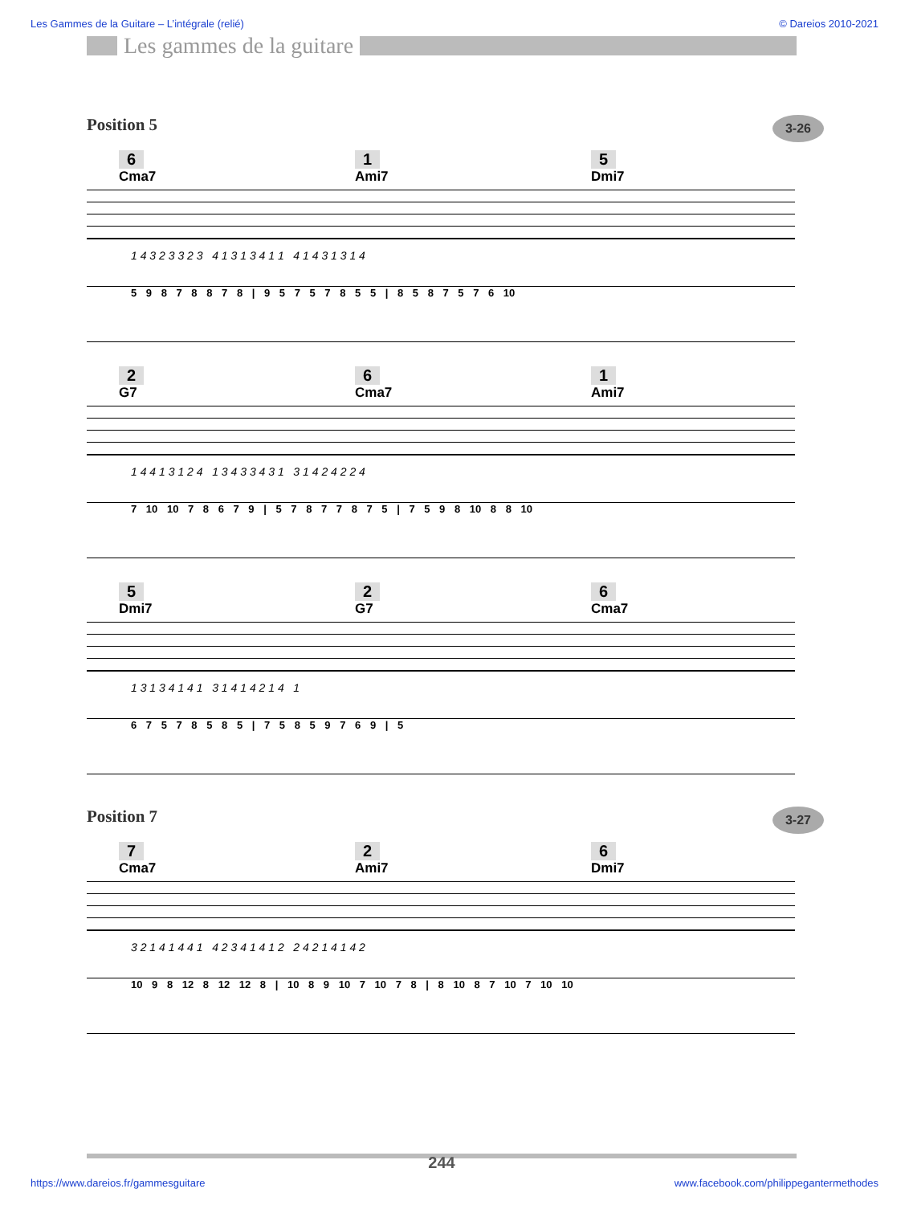Les Gammes de la Guitare – L’intégrale (relié) © Dareios 2010-2021
Les gammes de la guitare
Position 5 3-26
6
Cma7
1
Ami7
5
Dmi7
1 4 3 2 3 3 2 3 4 1 3 1 3 4 1 1 4 1 4 3 1 3 1 4
5 9 8 7 8 8 7 8 | 9 5 7 5 7 8 5 5 | 8 5 8 7 5 7 6 10
2
G7
6
Cma7
1
Ami7
1 4 4 1 3 1 2 4 1 3 4 3 3 4 3 1 3 1 4 2 4 2 2 4
7 10 10 7 8 6 7 9 | 5 7 8 7 7 8 7 5 | 7 5 9 8 10 8 8 10
5
Dmi7
2
G7
6
Cma7
1 3 1 3 4 1 4 1 3 1 4 1 4 2 1 4 1
6 7 5 7 8 5 8 5 | 7 5 8 5 9 7 6 9 | 5
Position 7 3-27
7
Cma7
2
Ami7
6
Dmi7
3 2 1 4 1 4 4 1 4 2 3 4 1 4 1 2 2 4 2 1 4 1 4 2
10 9 8 12 8 12 12 8 | 10 8 9 10 7 10 7 8 | 8 10 8 7 10 7 10 10
244
https://www.dareios.fr/gammesguitare www.facebook.com/philippegantermethodes